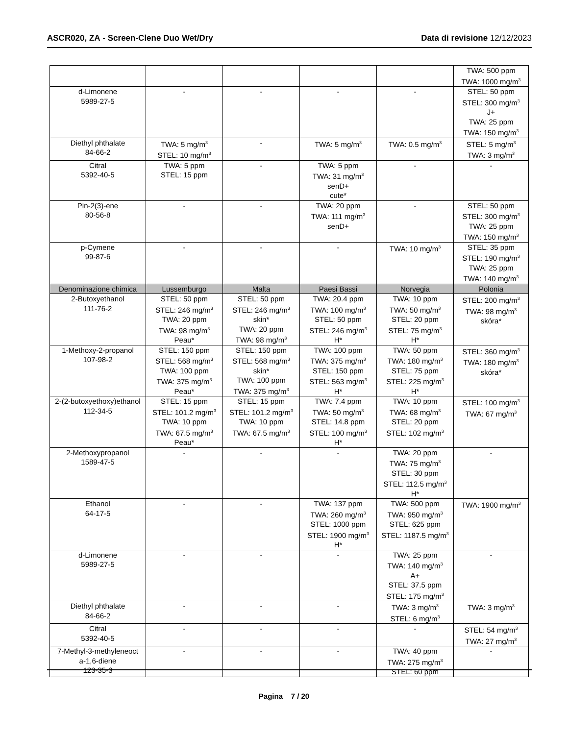ASCR020, ZA - Screen-Clene Duo Wet/Dry
Data di revisione 12/12/2023
| | | | | | TWA: 500 ppm TWA: 1000 mg/m<sup>3</sup> |
| d-Limonene 5989-27-5 | - | - | - | - | STEL: 50 ppm STEL: 300 mg/m<sup>3</sup> J+ TWA: 25 ppm TWA: 150 mg/m<sup>3</sup> |
| Diethyl phthalate 84-66-2 | TWA: 5 mg/m<sup>3</sup> STEL: 10 mg/m<sup>3</sup> | - | TWA: 5 mg/m<sup>3</sup> | TWA: 0.5 mg/m<sup>3</sup> | STEL: 5 mg/m<sup>3</sup> TWA: 3 mg/m<sup>3</sup> |
| Citral 5392-40-5 | TWA: 5 ppm STEL: 15 ppm | - | TWA: 5 ppm TWA: 31 mg/m<sup>3</sup> senD+ cute* | - | - |
| Pin-2(3)-ene 80-56-8 | - | - | TWA: 20 ppm TWA: 111 mg/m<sup>3</sup> senD+ | - | STEL: 50 ppm STEL: 300 mg/m<sup>3</sup> TWA: 25 ppm TWA: 150 mg/m<sup>3</sup> |
| p-Cymene 99-87-6 | - | - | - | TWA: 10 mg/m<sup>3</sup> | STEL: 35 ppm STEL: 190 mg/m<sup>3</sup> TWA: 25 ppm TWA: 140 mg/m<sup>3</sup> |
| Denominazione chimica | Lussemburgo | Malta | Paesi Bassi | Norvegia | Polonia |
| 2-Butoxyethanol 111-76-2 | STEL: 50 ppm STEL: 246 mg/m<sup>3</sup> TWA: 20 ppm TWA: 98 mg/m<sup>3</sup> Peau* | STEL: 50 ppm STEL: 246 mg/m<sup>3</sup> skin* TWA: 20 ppm TWA: 98 mg/m<sup>3</sup> | TWA: 20.4 ppm TWA: 100 mg/m<sup>3</sup> STEL: 50 ppm STEL: 246 mg/m<sup>3</sup> H* | TWA: 10 ppm TWA: 50 mg/m<sup>3</sup> STEL: 20 ppm STEL: 75 mg/m<sup>3</sup> H* | STEL: 200 mg/m<sup>3</sup> TWA: 98 mg/m<sup>3</sup> skóra* |
| 1-Methoxy-2-propanol 107-98-2 | STEL: 150 ppm STEL: 568 mg/m<sup>3</sup> TWA: 100 ppm TWA: 375 mg/m<sup>3</sup> Peau* | STEL: 150 ppm STEL: 568 mg/m<sup>3</sup> skin* TWA: 100 ppm TWA: 375 mg/m<sup>3</sup> | TWA: 100 ppm TWA: 375 mg/m<sup>3</sup> STEL: 150 ppm STEL: 563 mg/m<sup>3</sup> H* | TWA: 50 ppm TWA: 180 mg/m<sup>3</sup> STEL: 75 ppm STEL: 225 mg/m<sup>3</sup> H* | STEL: 360 mg/m<sup>3</sup> TWA: 180 mg/m<sup>3</sup> skóra* |
| 2-(2-butoxyethoxy)ethanol 112-34-5 | STEL: 15 ppm STEL: 101.2 mg/m<sup>3</sup> TWA: 10 ppm TWA: 67.5 mg/m<sup>3</sup> Peau* | STEL: 15 ppm STEL: 101.2 mg/m<sup>3</sup> TWA: 10 ppm TWA: 67.5 mg/m<sup>3</sup> | TWA: 7.4 ppm TWA: 50 mg/m<sup>3</sup> STEL: 14.8 ppm STEL: 100 mg/m<sup>3</sup> H* | TWA: 10 ppm TWA: 68 mg/m<sup>3</sup> STEL: 20 ppm STEL: 102 mg/m<sup>3</sup> | STEL: 100 mg/m<sup>3</sup> TWA: 67 mg/m<sup>3</sup> |
| 2-Methoxypropanol 1589-47-5 | - | - | - | TWA: 20 ppm TWA: 75 mg/m<sup>3</sup> STEL: 30 ppm STEL: 112.5 mg/m<sup>3</sup> H* | - |
| Ethanol 64-17-5 | - | - | TWA: 137 ppm TWA: 260 mg/m<sup>3</sup> STEL: 1000 ppm STEL: 1900 mg/m<sup>3</sup> H* | TWA: 500 ppm TWA: 950 mg/m<sup>3</sup> STEL: 625 ppm STEL: 1187.5 mg/m<sup>3</sup> | TWA: 1900 mg/m<sup>3</sup> |
| d-Limonene 5989-27-5 | - | - | - | TWA: 25 ppm TWA: 140 mg/m<sup>3</sup> A+ STEL: 37.5 ppm STEL: 175 mg/m<sup>3</sup> | - |
| Diethyl phthalate 84-66-2 | - | - | - | TWA: 3 mg/m<sup>3</sup> STEL: 6 mg/m<sup>3</sup> | TWA: 3 mg/m<sup>3</sup> |
| Citral 5392-40-5 | - | - | - | - | STEL: 54 mg/m<sup>3</sup> TWA: 27 mg/m<sup>3</sup> |
| 7-Methyl-3-methyleneoct a-1,6-diene 123-35-3 | - | - | - | TWA: 40 ppm TWA: 275 mg/m<sup>3</sup> STEL: 60 ppm | - |
Pagina 7 / 20